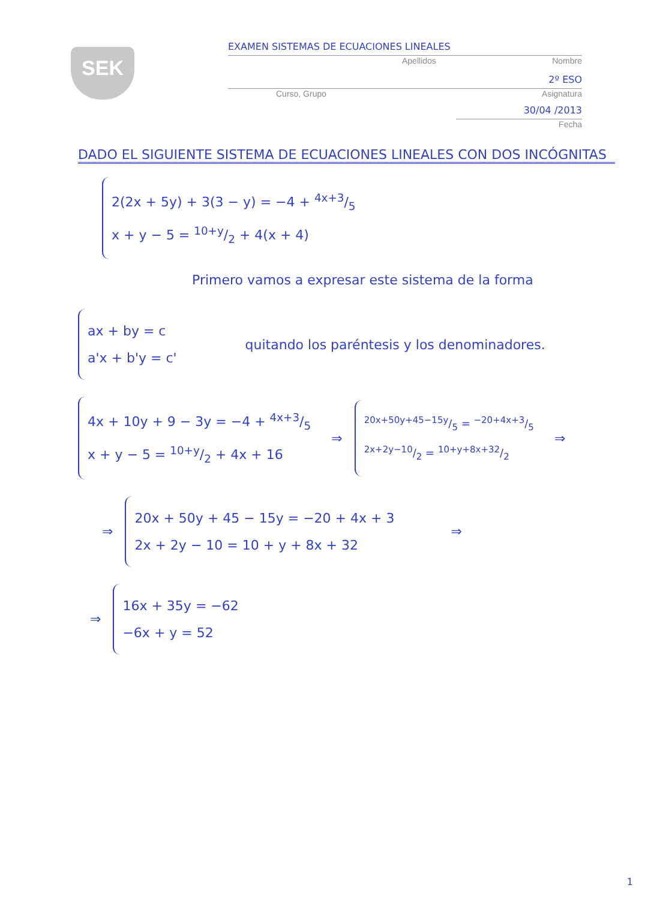SEK
EXAMEN SISTEMAS DE ECUACIONES LINEALES
Apellidos Nombre
2º ESO
Curso, Grupo Asignatura
30/04 /2013
Fecha
DADO EL SIGUIENTE SISTEMA DE ECUACIONES LINEALES CON DOS INCÓGNITAS
2(2x + 5y) + 3(3 − y) = −4 + 4x+3/5
x + y − 5 = 10+y/2 + 4(x + 4)
Primero vamos a expresar este sistema de la forma
ax + by = c
a'x + b'y = c'
quitando los paréntesis y los denominadores.
4x + 10y + 9 − 3y = −4 + 4x+3/5
x + y − 5 = 10+y/2 + 4x + 16
⇒
20x+50y+45−15y/5 = −20+4x+3/5
2x+2y−10/2 = 10+y+8x+32/2
⇒
⇒
20x + 50y + 45 − 15y = −20 + 4x + 3
2x + 2y − 10 = 10 + y + 8x + 32
⇒
⇒
16x + 35y = −62
−6x + y = 52
1